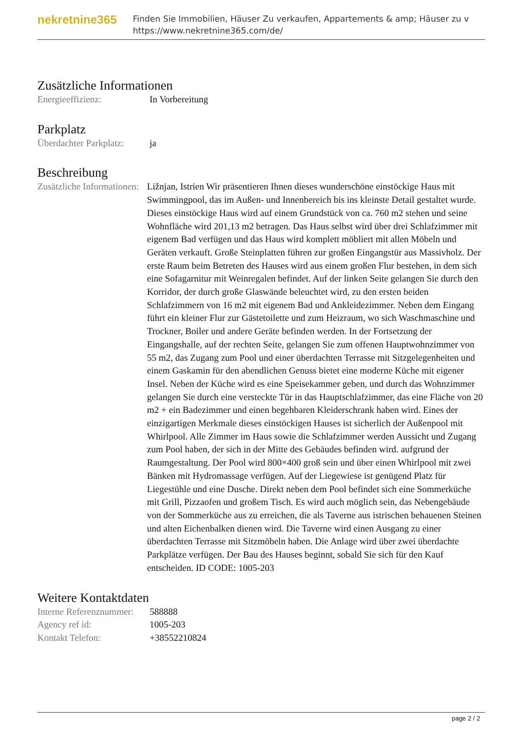nekretnine365
Finden Sie Immobilien, Häuser Zu verkaufen, Appartements & amp; Häuser zu v
https://www.nekretnine365.com/de/
Zusätzliche Informationen
| Energieeffizienz: | In Vorbereitung |
Parkplatz
| Überdachter Parkplatz: | ja |
Beschreibung
| Zusätzliche Informationen: | Ližnjan, Istrien Wir präsentieren Ihnen dieses wunderschöne einstöckige Haus mit Swimmingpool, das im Außen- und Innenbereich bis ins kleinste Detail gestaltet wurde. Dieses einstöckige Haus wird auf einem Grundstück von ca. 760 m2 stehen und seine Wohnfläche wird 201,13 m2 betragen. Das Haus selbst wird über drei Schlafzimmer mit eigenem Bad verfügen und das Haus wird komplett möbliert mit allen Möbeln und Geräten verkauft. Große Steinplatten führen zur großen Eingangstür aus Massivholz. Der erste Raum beim Betreten des Hauses wird aus einem großen Flur bestehen, in dem sich eine Sofagarnitur mit Weinregalen befindet. Auf der linken Seite gelangen Sie durch den Korridor, der durch große Glaswände beleuchtet wird, zu den ersten beiden Schlafzimmern von 16 m2 mit eigenem Bad und Ankleidezimmer. Neben dem Eingang führt ein kleiner Flur zur Gästetoilette und zum Heizraum, wo sich Waschmaschine und Trockner, Boiler und andere Geräte befinden werden. In der Fortsetzung der Eingangshalle, auf der rechten Seite, gelangen Sie zum offenen Hauptwohnzimmer von 55 m2, das Zugang zum Pool und einer überdachten Terrasse mit Sitzgelegenheiten und einem Gaskamin für den abendlichen Genuss bietet eine moderne Küche mit eigener Insel. Neben der Küche wird es eine Speisekammer geben, und durch das Wohnzimmer gelangen Sie durch eine versteckte Tür in das Hauptschlafzimmer, das eine Fläche von 20 m2 + ein Badezimmer und einen begehbaren Kleiderschrank haben wird. Eines der einzigartigen Merkmale dieses einstöckigen Hauses ist sicherlich der Außenpool mit Whirlpool. Alle Zimmer im Haus sowie die Schlafzimmer werden Aussicht und Zugang zum Pool haben, der sich in der Mitte des Gebäudes befinden wird. aufgrund der Raumgestaltung. Der Pool wird 800×400 groß sein und über einen Whirlpool mit zwei Bänken mit Hydromassage verfügen. Auf der Liegewiese ist genügend Platz für Liegestühle und eine Dusche. Direkt neben dem Pool befindet sich eine Sommerküche mit Grill, Pizzaofen und großem Tisch. Es wird auch möglich sein, das Nebengebäude von der Sommerküche aus zu erreichen, die als Taverne aus istrischen behauenen Steinen und alten Eichenbalken dienen wird. Die Taverne wird einen Ausgang zu einer überdachten Terrasse mit Sitzmöbeln haben. Die Anlage wird über zwei überdachte Parkplätze verfügen. Der Bau des Hauses beginnt, sobald Sie sich für den Kauf entscheiden. ID CODE: 1005-203 |
Weitere Kontaktdaten
| Interne Referenznummer: | 588888 |
| Agency ref id: | 1005-203 |
| Kontakt Telefon: | +38552210824 |
page 2 / 2